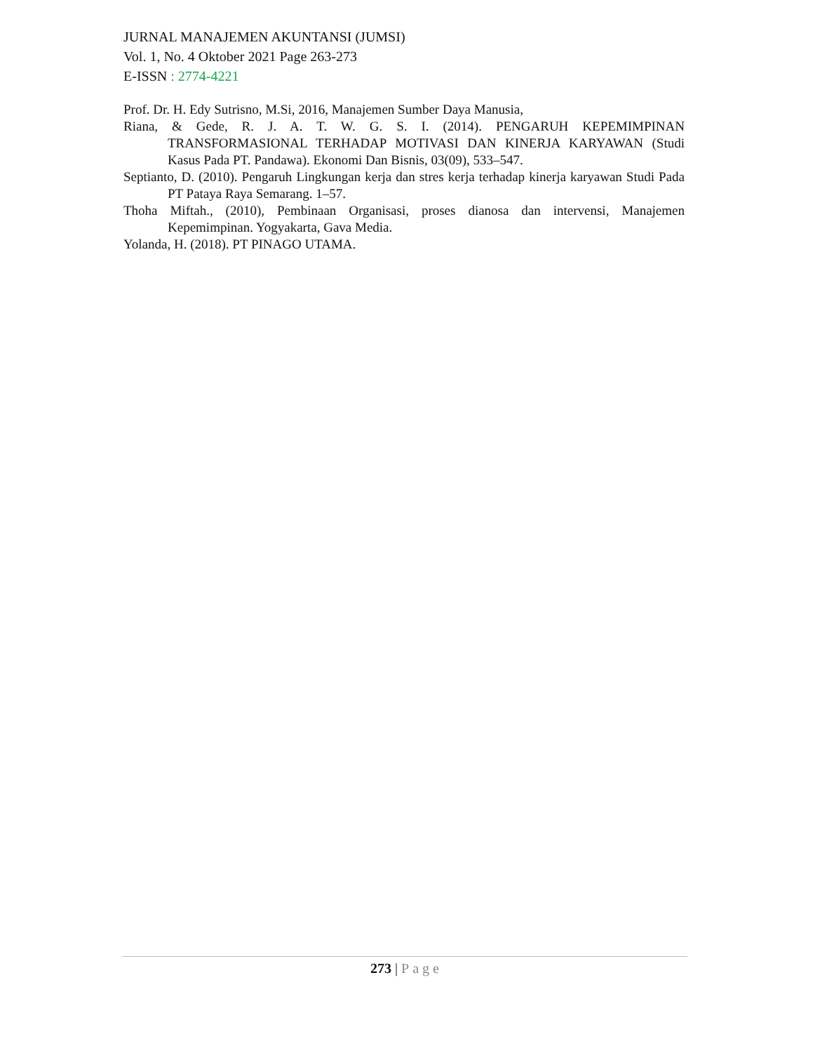JURNAL MANAJEMEN AKUNTANSI (JUMSI)
Vol. 1, No. 4 Oktober 2021 Page 263-273
E-ISSN : 2774-4221
Prof. Dr. H. Edy Sutrisno, M.Si, 2016, Manajemen Sumber Daya Manusia,
Riana, & Gede, R. J. A. T. W. G. S. I. (2014). PENGARUH KEPEMIMPINAN TRANSFORMASIONAL TERHADAP MOTIVASI DAN KINERJA KARYAWAN (Studi Kasus Pada PT. Pandawa). Ekonomi Dan Bisnis, 03(09), 533–547.
Septianto, D. (2010). Pengaruh Lingkungan kerja dan stres kerja terhadap kinerja karyawan Studi Pada PT Pataya Raya Semarang. 1–57.
Thoha Miftah., (2010), Pembinaan Organisasi, proses dianosa dan intervensi, Manajemen Kepemimpinan. Yogyakarta, Gava Media.
Yolanda, H. (2018). PT PINAGO UTAMA.
273 | Page